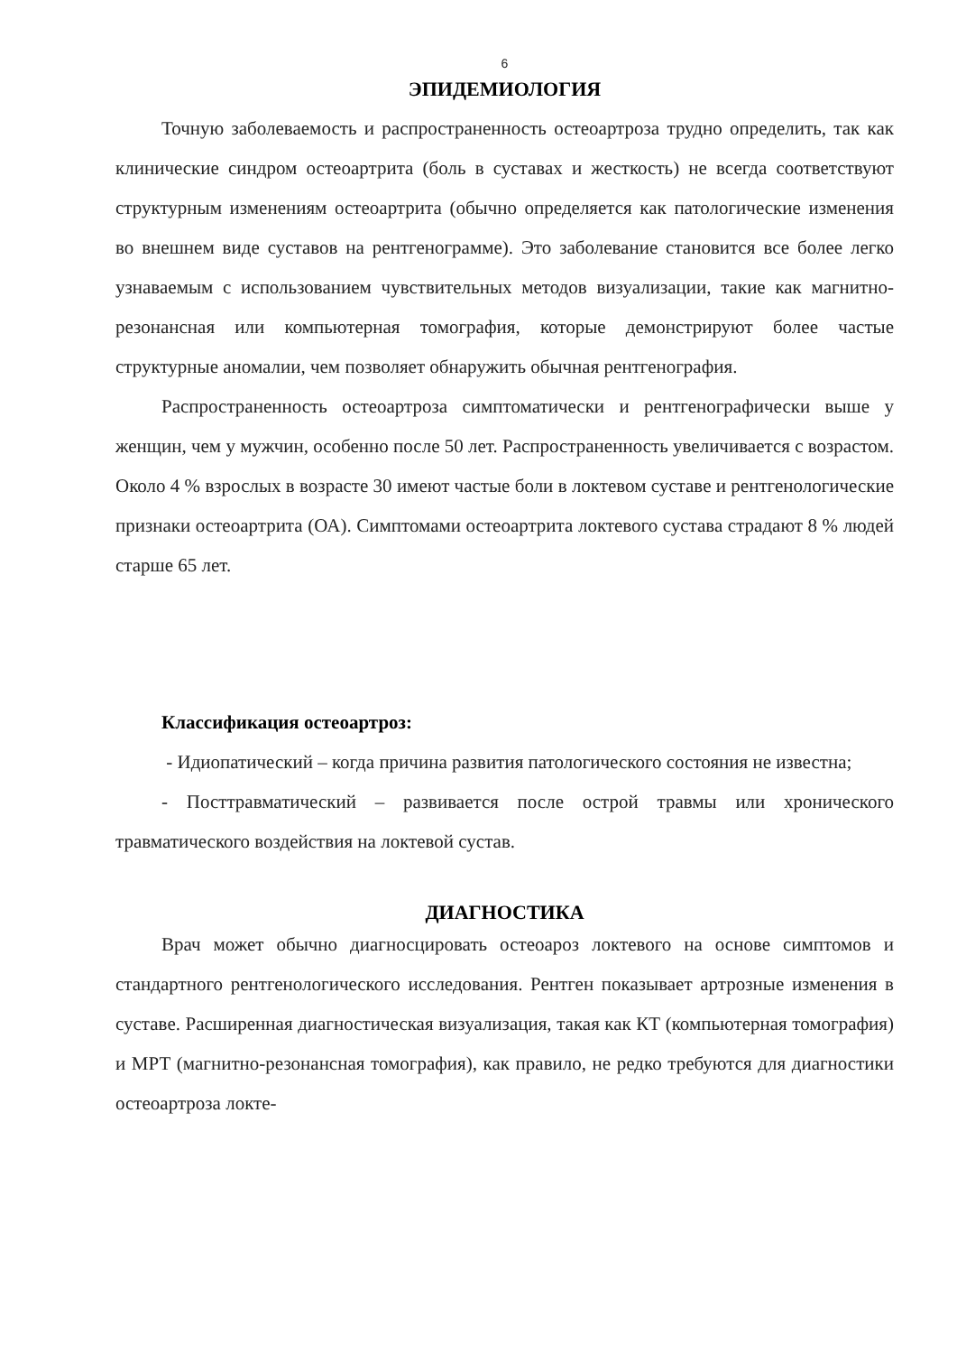6
ЭПИДЕМИОЛОГИЯ
Точную заболеваемость и распространенность остеоартроза трудно определить, так как клинические синдром остеоартрита (боль в суставах и жесткость) не всегда соответствуют структурным изменениям остеоартрита (обычно определяется как патологические изменения во внешнем виде суставов на рентгенограмме). Это заболевание становится все более легко узнаваемым с использованием чувствительных методов визуализации, такие как магнитно-резонансная или компьютерная томография, которые демонстрируют более частые структурные аномалии, чем позволяет обнаружить обычная рентгенография.
Распространенность остеоартроза симптоматически и рентгенографически выше у женщин, чем у мужчин, особенно после 50 лет. Распространенность увеличивается с возрастом. Около 4 % взрослых в возрасте 30 имеют частые боли в локтевом суставе и рентгенологические признаки остеоартрита (ОА). Симптомами остеоартрита локтевого сустава страдают 8 % людей старше 65 лет.
Классификация остеоартроз:
- Идиопатический – когда причина развития патологического состояния не известна;
- Посттравматический – развивается после острой травмы или хронического травматического воздействия на локтевой сустав.
ДИАГНОСТИКА
Врач может обычно диагносцировать остеоароз локтевого на основе симптомов и стандартного рентгенологического исследования. Рентген показывает артрозные изменения в суставе. Расширенная диагностическая визуализация, такая как КТ (компьютерная томография) и МРТ (магнитно-резонансная томография), как правило, не редко требуются для диагностики остеоартроза локте-